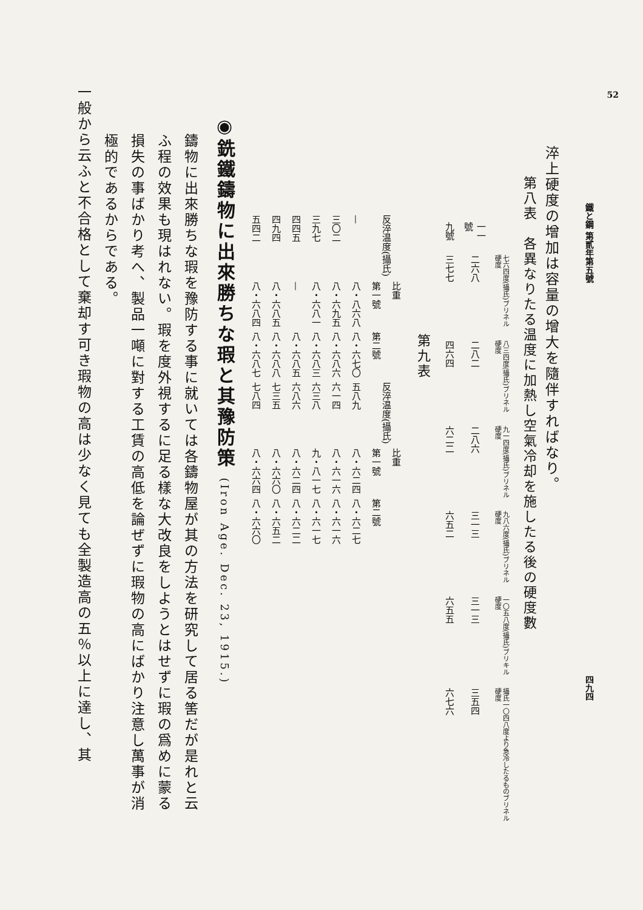52
鐵と鋼 第貳年第五號 四九四
淬上硬度の增加は容量の增大を隨伴すればなり。
第八表　各異なりたる温度に加熱し空氣冷却を施したる後の硬度數
| | 七六四度(攝氏)ブリネル硬度 | 八三四度(攝氏)ブリネル硬度 | 九一四度(攝氏)ブリネル硬度 | 九八六度(攝氏)ブリネル硬度 | 一〇五八度(攝氏)ブリキル硬度 | 攝氏一〇四八度より急冷したるものブリネル硬度 |
| --- | --- | --- | --- | --- | --- | --- |
| 一一號 | 二六八 | 二八二 | 二八六 | 三一三 | 三一三 | 三五四 |
| 九號 | 三七七 | 四六四 | 六二二 | 六五二 | 六五五 | 六七六 |
第九表
| 反淬温度(攝氏) | 比重 | | 反淬温度(攝氏) | 比重 | |
| --- | --- | --- | --- | --- | --- |
| | 第一號 | 第二號 | | 第一號 | 第二號 |
| — | 八・八六八 | 八・六七〇 | 五八九 | 八・六二四 | 八・六二七 |
| 三〇二 | 八・六九五 | 八・六八六 | 六一四 | 八・六一六 | 八・六一六 |
| 三九七 | 八・六八一 | 八・六八三 | 六三八 | 九・八一七 | 八・六一七 |
| 四四五 | — | 八・六八五 | 六八六 | 八・六二四 | 八・六二二 |
| 四九四 | 八・六八五 | 八・六八八 | 七三五 | 八・六六〇 | 八・六五二 |
| 五四二 | 八・六八四 | 八・六八七 | 七八四 | 八・六六四 | 八・六六〇 |
◉銑鐵鑄物に出來勝ちな瑕と其豫防策 (Iron Age. Dec. 23, 1915.)
鑄物に出來勝ちな瑕を豫防する事に就いては各鑄物屋が其の方法を研究して居る筈だが是れと云ふ程の效果も現はれない。瑕を度外視するに足る樣な大改良をしようとはせずに瑕の爲めに蒙る損失の事ばかり考へ、製品一噸に對する工賃の高低を論ぜずに瑕物の高にばかり注意し萬事が消極的であるからである。
一般から云ふと不合格として棄却す可き瑕物の高は少なく見ても全製造高の五％以上に達し、其